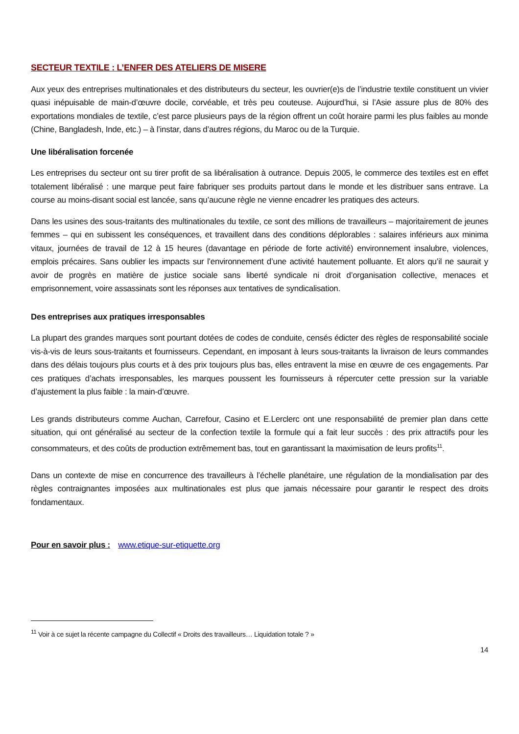SECTEUR TEXTILE : L’ENFER DES ATELIERS DE MISERE
Aux yeux des entreprises multinationales et des distributeurs du secteur, les ouvrier(e)s de l’industrie textile constituent un vivier quasi inépuisable de main-d’œuvre docile, corvéable, et très peu couteuse. Aujourd’hui, si l’Asie assure plus de 80% des exportations mondiales de textile, c’est parce plusieurs pays de la région offrent un coût horaire parmi les plus faibles au monde (Chine, Bangladesh, Inde, etc.) – à l’instar, dans d’autres régions, du Maroc ou de la Turquie.
Une libéralisation forcenée
Les entreprises du secteur ont su tirer profit de sa libéralisation à outrance. Depuis 2005, le commerce des textiles est en effet totalement libéralisé : une marque peut faire fabriquer ses produits partout dans le monde et les distribuer sans entrave. La course au moins-disant social est lancée, sans qu’aucune règle ne vienne encadrer les pratiques des acteurs.
Dans les usines des sous-traitants des multinationales du textile, ce sont des millions de travailleurs – majoritairement de jeunes femmes – qui en subissent les conséquences, et travaillent dans des conditions déplorables : salaires inférieurs aux minima vitaux, journées de travail de 12 à 15 heures (davantage en période de forte activité) environnement insalubre, violences, emplois précaires. Sans oublier les impacts sur l’environnement d’une activité hautement polluante. Et alors qu’il ne saurait y avoir de progrès en matière de justice sociale sans liberté syndicale ni droit d’organisation collective, menaces et emprisonnement, voire assassinats sont les réponses aux tentatives de syndicalisation.
Des entreprises aux pratiques irresponsables
La plupart des grandes marques sont pourtant dotées de codes de conduite, censés édicter des règles de responsabilité sociale vis-à-vis de leurs sous-traitants et fournisseurs. Cependant, en imposant à leurs sous-traitants la livraison de leurs commandes dans des délais toujours plus courts et à des prix toujours plus bas, elles entravent la mise en œuvre de ces engagements. Par ces pratiques d’achats irresponsables, les marques poussent les fournisseurs à répercuter cette pression sur la variable d’ajustement la plus faible : la main-d’œuvre.
Les grands distributeurs comme Auchan, Carrefour, Casino et E.Lerclerc ont une responsabilité de premier plan dans cette situation, qui ont généralisé au secteur de la confection textile la formule qui a fait leur succès : des prix attractifs pour les consommateurs, et des coûts de production extrêmement bas, tout en garantissant la maximisation de leurs profits<sup>11</sup>.
Dans un contexte de mise en concurrence des travailleurs à l’échelle planétaire, une régulation de la mondialisation par des règles contraignantes imposées aux multinationales est plus que jamais nécessaire pour garantir le respect des droits fondamentaux.
Pour en savoir plus : www.etique-sur-etiquette.org
<sup>11</sup> Voir à ce sujet la récente campagne du Collectif « Droits des travailleurs… Liquidation totale ? »
14